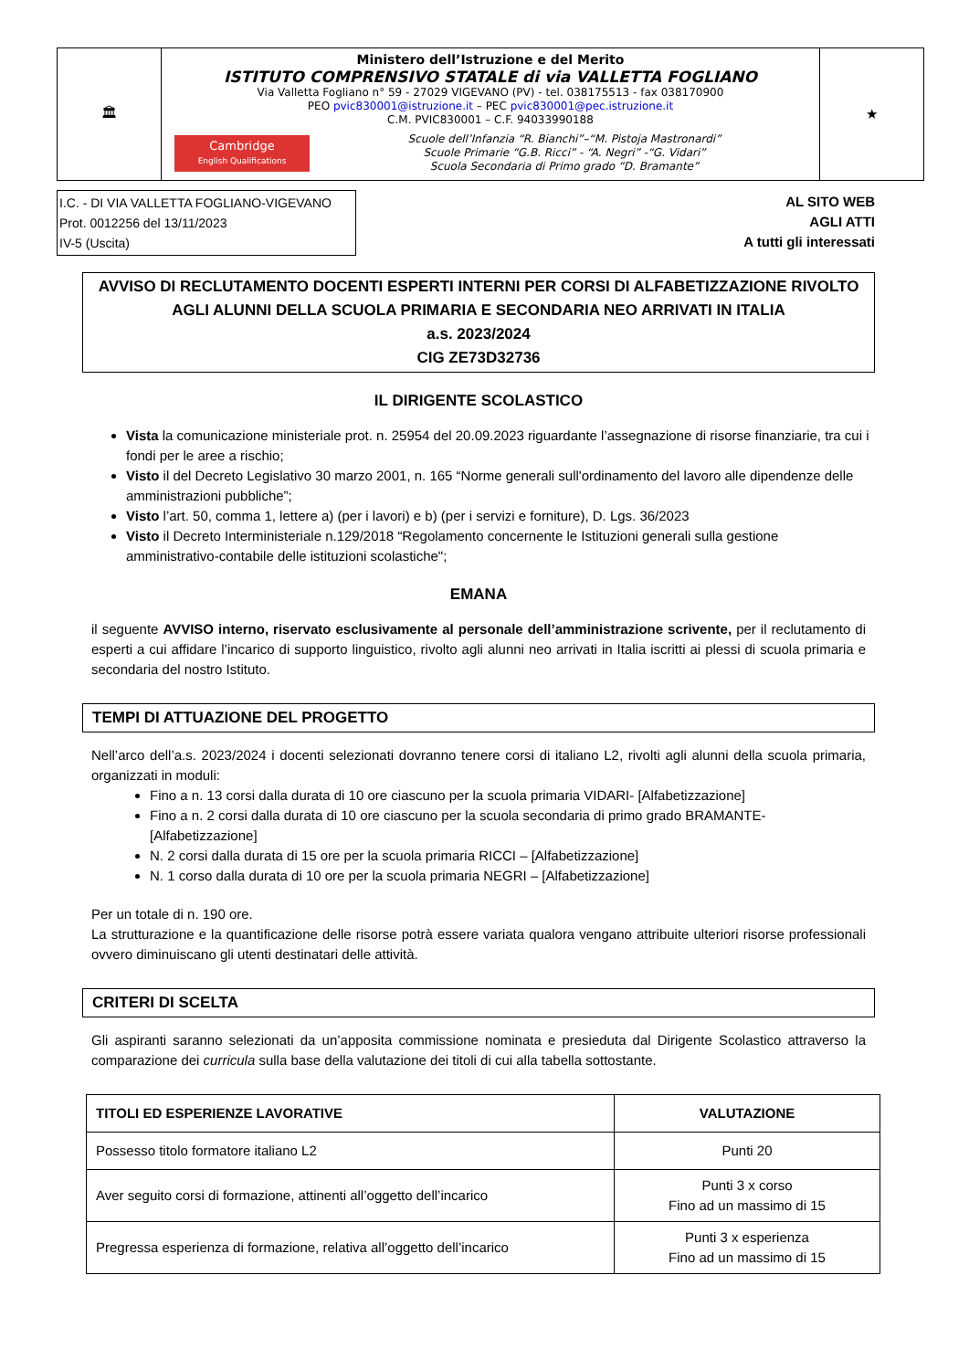🏛
Ministero dell’Istruzione e del Merito
ISTITUTO COMPRENSIVO STATALE di via VALLETTA FOGLIANO
Via Valletta Fogliano n° 59 - 27029 VIGEVANO (PV) - tel. 038175513 - fax 038170900
PEO pvic830001@istruzione.it – PEC pvic830001@pec.istruzione.it
C.M. PVIC830001 – C.F. 94033990188
Cambridge
English Qualifications
Scuole dell’Infanzia “R. Bianchi”–“M. Pistoja Mastronardi”
Scuole Primarie “G.B. Ricci” - “A. Negri” -“G. Vidari”
Scuola Secondaria di Primo grado “D. Bramante”
★
I.C. - DI VIA VALLETTA FOGLIANO-VIGEVANO
Prot. 0012256 del 13/11/2023
IV-5 (Uscita)
AL SITO WEB
AGLI ATTI
A tutti gli interessati
AVVISO DI RECLUTAMENTO DOCENTI ESPERTI INTERNI PER CORSI DI ALFABETIZZAZIONE RIVOLTO AGLI ALUNNI DELLA SCUOLA PRIMARIA E SECONDARIA NEO ARRIVATI IN ITALIA
a.s. 2023/2024
CIG ZE73D32736
IL DIRIGENTE SCOLASTICO
Vista la comunicazione ministeriale prot. n. 25954 del 20.09.2023 riguardante l’assegnazione di risorse finanziarie, tra cui i fondi per le aree a rischio;
Visto il del Decreto Legislativo 30 marzo 2001, n. 165 “Norme generali sull'ordinamento del lavoro alle dipendenze delle amministrazioni pubbliche”;
Visto l’art. 50, comma 1, lettere a) (per i lavori) e b) (per i servizi e forniture), D. Lgs. 36/2023
Visto il Decreto Interministeriale n.129/2018 “Regolamento concernente le Istituzioni generali sulla gestione amministrativo-contabile delle istituzioni scolastiche";
EMANA
il seguente AVVISO interno, riservato esclusivamente al personale dell’amministrazione scrivente, per il reclutamento di esperti a cui affidare l’incarico di supporto linguistico, rivolto agli alunni neo arrivati in Italia iscritti ai plessi di scuola primaria e secondaria del nostro Istituto.
TEMPI DI ATTUAZIONE DEL PROGETTO
Nell’arco dell’a.s. 2023/2024 i docenti selezionati dovranno tenere corsi di italiano L2, rivolti agli alunni della scuola primaria, organizzati in moduli:
Fino a n. 13 corsi dalla durata di 10 ore ciascuno per la scuola primaria VIDARI- [Alfabetizzazione]
Fino a n. 2 corsi dalla durata di 10 ore ciascuno per la scuola secondaria di primo grado BRAMANTE- [Alfabetizzazione]
N. 2 corsi dalla durata di 15 ore per la scuola primaria RICCI – [Alfabetizzazione]
N. 1 corso dalla durata di 10 ore per la scuola primaria NEGRI – [Alfabetizzazione]
Per un totale di n. 190 ore.
La strutturazione e la quantificazione delle risorse potrà essere variata qualora vengano attribuite ulteriori risorse professionali ovvero diminuiscano gli utenti destinatari delle attività.
CRITERI DI SCELTA
Gli aspiranti saranno selezionati da un’apposita commissione nominata e presieduta dal Dirigente Scolastico attraverso la comparazione dei curricula sulla base della valutazione dei titoli di cui alla tabella sottostante.
| TITOLI ED ESPERIENZE LAVORATIVE | VALUTAZIONE |
| --- | --- |
| Possesso titolo formatore italiano L2 | Punti 20 |
| Aver seguito corsi di formazione, attinenti all’oggetto dell’incarico | Punti 3 x corso Fino ad un massimo di 15 |
| Pregressa esperienza di formazione, relativa all’oggetto dell’incarico | Punti 3 x esperienza Fino ad un massimo di 15 |